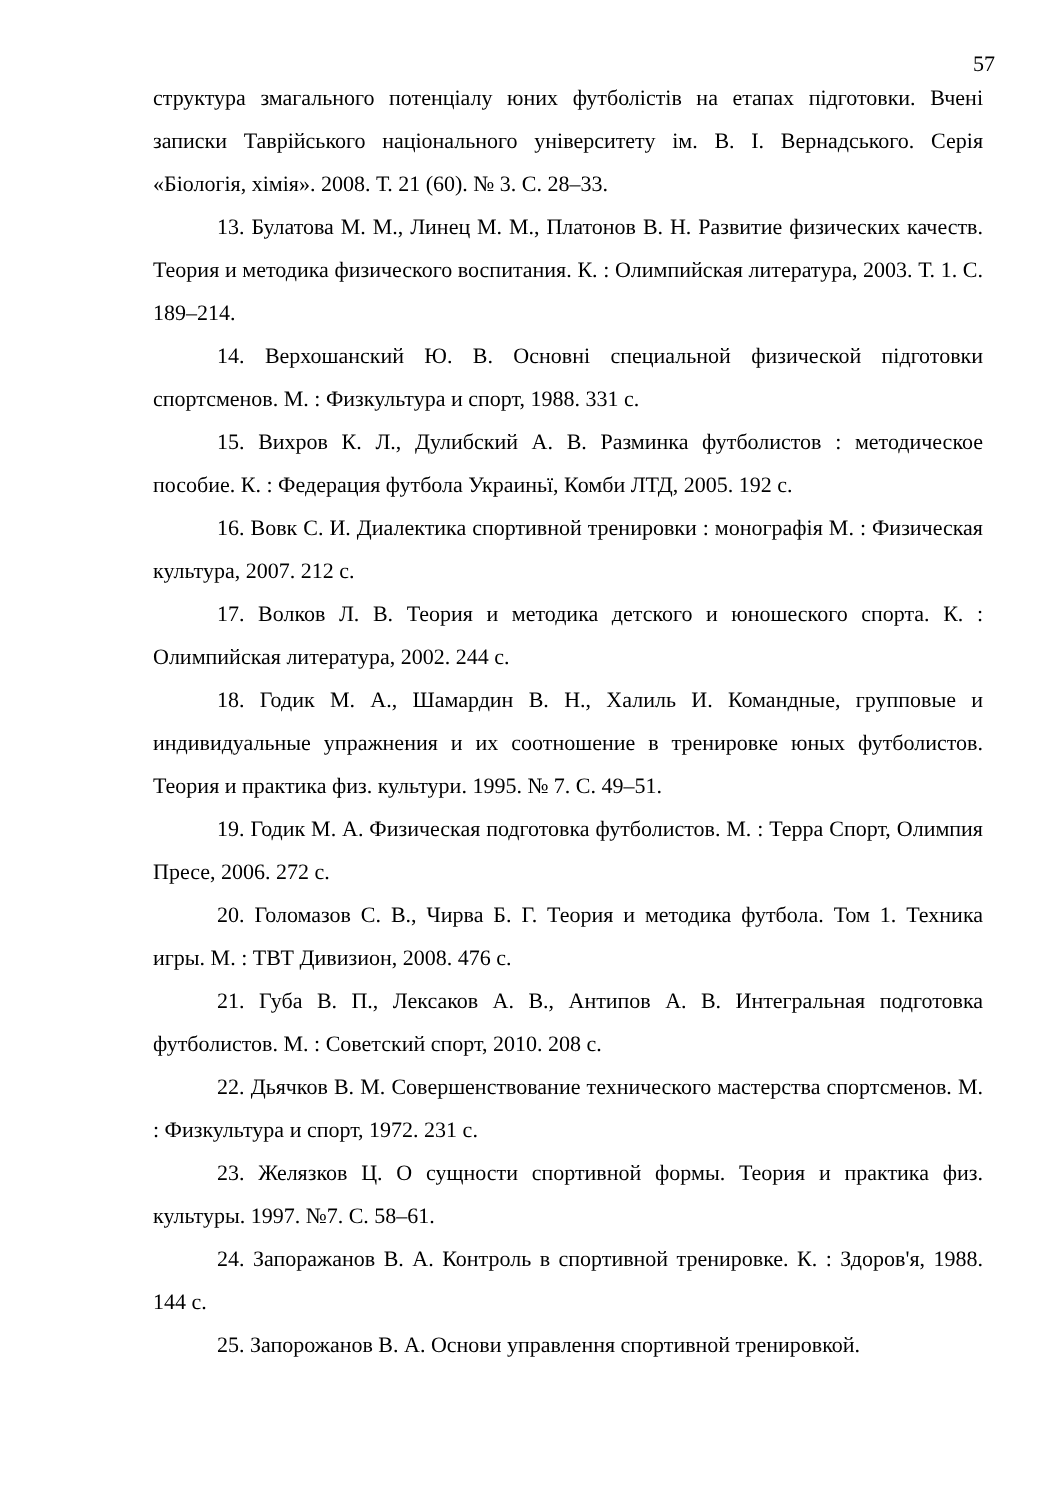57
структура змагального потенціалу юних футболістів на етапах підготовки. Вчені записки Таврійського національного університету ім. В. І. Вернадського. Серія «Біологія, хімія». 2008. Т. 21 (60). № 3. С. 28–33.
13. Булатова М. М., Линец М. М., Платонов В. Н. Развитие физических качеств. Теория и методика физического воспитания. К. : Олимпийская литература, 2003. Т. 1. С. 189–214.
14. Верхошанский Ю. В. Основні специальной физической підготовки спортсменов. М. : Физкультура и спорт, 1988. 331 с.
15. Вихров К. Л., Дулибский А. В. Разминка футболистов : методическое пособие. К. : Федерация футбола Украиньї, Комби ЛТД, 2005. 192 с.
16. Вовк С. И. Диалектика спортивной тренировки : монографія М. : Физическая культура, 2007. 212 с.
17. Волков Л. В. Теория и методика детского и юношеского спорта. К. : Олимпийская литература, 2002. 244 с.
18. Годик М. А., Шамардин В. Н., Халиль И. Командные, групповые и индивидуальные упражнения и их соотношение в тренировке юных футболистов. Теория и практика физ. культури. 1995. № 7. С. 49–51.
19. Годик М. А. Физическая подготовка футболистов. М. : Терра Спорт, Олимпия Пресе, 2006. 272 с.
20. Голомазов С. В., Чирва Б. Г. Теория и методика футбола. Том 1. Техника игры. М. : ТВТ Дивизион, 2008. 476 с.
21. Губа В. П., Лексаков А. В., Антипов А. В. Интегральная подготовка футболистов. М. : Советский спорт, 2010. 208 с.
22. Дьячков В. М. Совершенствование технического мастерства спортсменов. М. : Физкультура и спорт, 1972. 231 с.
23. Желязков Ц. О сущности спортивной формы. Теория и практика физ. культуры. 1997. №7. С. 58–61.
24. Запоражанов В. А. Контроль в спортивной тренировке. К. : Здоров'я, 1988. 144 с.
25. Запорожанов В. А. Основи управлення спортивной тренировкой.